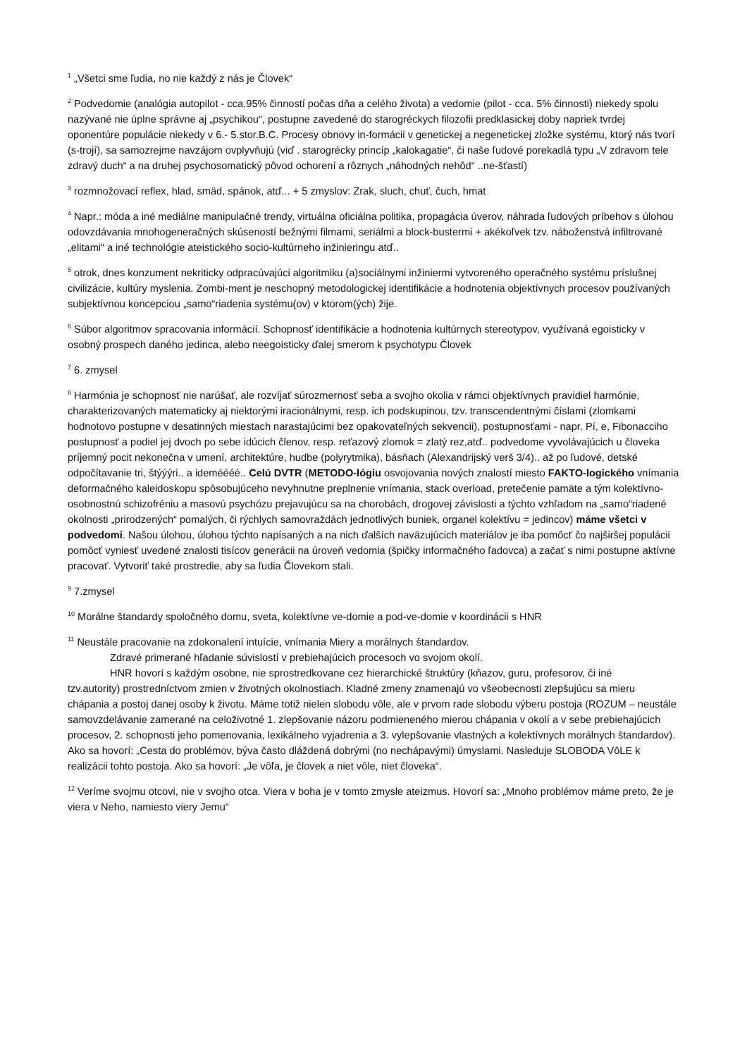<sup>1</sup> „Všetci sme ľudia, no nie každý z nás je Človek“
<sup>2</sup> Podvedomie (analógia autopilot - cca.95% činností počas dňa a celého života) a vedomie (pilot - cca. 5% činnosti) niekedy spolu nazývané nie úplne správne aj „psychikou“, postupne zavedené do starogréckych filozofii predklasickej doby napriek tvrdej oponentúre populácie niekedy v 6.- 5.stor.B.C. Procesy obnovy in-formácii v genetickej a negenetickej zložke systému, ktorý nás tvorí (s-trojí), sa samozrejme navzájom ovplyvňujú (viď . starogrécky princíp „kalokagatie“, či naše ľudové porekadlá typu „V zdravom tele zdravý duch“ a na druhej psychosomatický pôvod ochorení a rôznych „náhodných nehôd“ ..ne-šťastí)
<sup>3</sup> rozmnožovací reflex, hlad, smäd, spánok, atď... + 5 zmyslov: Zrak, sluch, chuť, čuch, hmat
<sup>4</sup> Napr.: móda a iné mediálne manipulačné trendy, virtuálna oficiálna politika, propagácia úverov, náhrada ľudových príbehov s úlohou odovzdávania mnohogeneračných skúseností bežnými filmami, seriálmi a block-bustermi + akékoľvek tzv. náboženstvá infiltrované „elitami“ a iné technológie ateistického socio-kultúrneho inžinieringu atď..
<sup>5</sup> otrok, dnes konzument nekriticky odpracúvajúci algoritmiku (a)sociálnymi inžiniermi vytvoreného operačného systému príslušnej civilizácie, kultúry myslenia. Zombi-ment je neschopný metodologickej identifikácie a hodnotenia objektívnych procesov používaných subjektívnou koncepciou „samo“riadenia systému(ov) v ktorom(ých) žije.
<sup>6</sup> Súbor algoritmov spracovania informácií. Schopnosť identifikácie a hodnotenia kultúrnych stereotypov, využívaná egoisticky v osobný prospech daného jedinca, alebo neegoisticky ďalej smerom k psychotypu Človek
<sup>7</sup> 6. zmysel
<sup>8</sup> Harmónia je schopnosť nie narúšať, ale rozvíjať súrozmernosť seba a svojho okolia v rámci objektívnych pravidiel harmónie, charakterizovaných matematicky aj niektorými iracionálnymi, resp. ich podskupinou, tzv. transcendentnými číslami (zlomkami hodnotovo postupne v desatinných miestach narastajúcimi bez opakovateľných sekvencii), postupnosťami - napr. Pí, e, Fibonacciho postupnosť a podiel jej dvoch po sebe idúcich členov, resp. reťazový zlomok = zlatý rez,atď.. podvedome vyvolávajúcich u človeka príjemný pocit nekonečna v umení, architektúre, hudbe (polyrytmika), básňach (Alexandrijský verš 3/4).. až po ľudové, detské odpočítavanie tri, štýýýri.. a ideméééé.. Celú DVTR (METODO-lógiu osvojovania nových znalostí miesto FAKTO-logického vnímania deformačného kaleidoskopu spôsobujúceho nevyhnutne preplnenie vnímania, stack overload, pretečenie pamäte a tým kolektívno-osobnostnú schizofréniu a masovú psychózu prejavujúcu sa na chorobách, drogovej závislosti a týchto vzhľadom na „samo“riadené okolnosti „prirodzených“ pomalých, či rýchlych samovraždách jednotlivých buniek, organel kolektívu = jedincov) máme všetci v podvedomí. Našou úlohou, úlohou týchto napísaných a na nich ďalších naväzujúcich materiálov je iba pomôcť čo najširšej populácii pomôcť vyniesť uvedené znalosti tisícov generácii na úroveň vedomia (špičky informačného ľadovca) a začať s nimi postupne aktívne pracovať. Vytvoriť také prostredie, aby sa ľudia Človekom stali.
<sup>9</sup> 7.zmysel
<sup>10</sup> Morálne štandardy spoločného domu, sveta, kolektívne ve-domie a pod-ve-domie v koordinácii s HNR
<sup>11</sup> Neustále pracovanie na zdokonalení intuície, vnímania Miery a morálnych štandardov.
Zdravé primerané hľadanie súvislostí v prebiehajúcich procesoch vo svojom okolí.
HNR hovorí s každým osobne, nie sprostredkovane cez hierarchické štruktúry (kňazov, guru, profesorov, či iné
tzv.autority) prostredníctvom zmien v životných okolnostiach. Kladné zmeny znamenajú vo všeobecnosti zlepšujúcu sa mieru chápania a postoj danej osoby k životu. Máme totiž nielen slobodu vôle, ale v prvom rade slobodu výberu postoja (ROZUM – neustále samovzdelávanie zamerané na celoživotné 1. zlepšovanie názoru podmieneného mierou chápania v okolí a v sebe prebiehajúcich procesov, 2. schopnosti jeho pomenovania, lexikálneho vyjadrenia a 3. vylepšovanie vlastných a kolektívnych morálnych štandardov). Ako sa hovorí: „Cesta do problémov, býva často dláždená dobrými (no nechápavými) úmyslami. Nasleduje SLOBODA VôLE k realizácii tohto postoja. Ako sa hovorí: „Je vôľa, je človek a niet vôle, niet človeka“.
<sup>12</sup> Veríme svojmu otcovi, nie v svojho otca. Viera v boha je v tomto zmysle ateizmus. Hovorí sa: „Mnoho problémov máme preto, že je viera v Neho, namiesto viery Jemu“